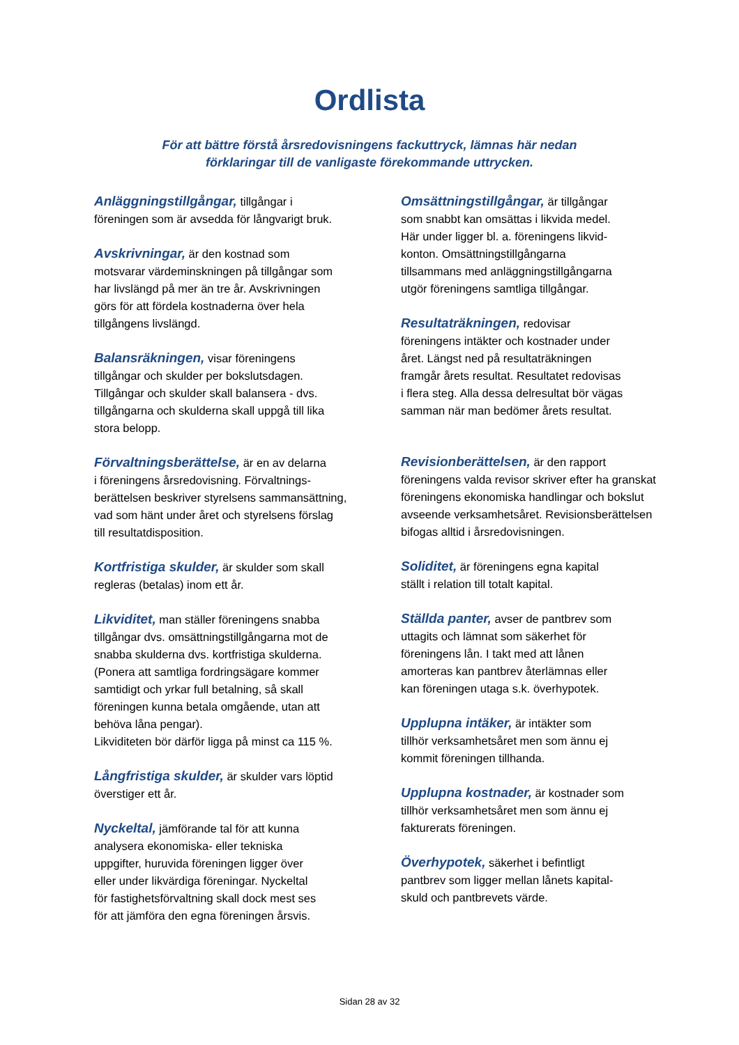Ordlista
För att bättre förstå årsredovisningens fackuttryck, lämnas här nedan förklaringar till de vanligaste förekommande uttrycken.
Anläggningstillgångar, tillgångar i
föreningen som är avsedda för långvarigt bruk.
Avskrivningar, är den kostnad som
motsvarar värdeminskningen på tillgångar som
har livslängd på mer än tre år. Avskrivningen
görs för att fördela kostnaderna över hela
tillgångens livslängd.
Balansräkningen, visar föreningens
tillgångar och skulder per bokslutsdagen.
Tillgångar och skulder skall balansera - dvs.
tillgångarna och skulderna skall uppgå till lika
stora belopp.
Förvaltningsberättelse, är en av delarna
i föreningens årsredovisning. Förvaltnings-
berättelsen beskriver styrelsens sammansättning,
vad som hänt under året och styrelsens förslag
till resultatdisposition.
Kortfristiga skulder, är skulder som skall
regleras (betalas) inom ett år.
Likviditet, man ställer föreningens snabba
tillgångar dvs. omsättningstillgångarna mot de
snabba skulderna dvs. kortfristiga skulderna.
(Ponera att samtliga fordringsägare kommer
samtidigt och yrkar full betalning, så skall
föreningen kunna betala omgående, utan att
behöva låna pengar).
Likviditeten bör därför ligga på minst ca 115 %.
Långfristiga skulder, är skulder vars löptid
överstiger ett år.
Nyckeltal, jämförande tal för att kunna
analysera ekonomiska- eller tekniska
uppgifter, huruvida föreningen ligger över
eller under likvärdiga föreningar. Nyckeltal
för fastighetsförvaltning skall dock mest ses
för att jämföra den egna föreningen årsvis.
Omsättningstillgångar, är tillgångar
som snabbt kan omsättas i likvida medel.
Här under ligger bl. a. föreningens likvid-
konton. Omsättningstillgångarna
tillsammans med anläggningstillgångarna
utgör föreningens samtliga tillgångar.
Resultaträkningen, redovisar
föreningens intäkter och kostnader under
året. Längst ned på resultaträkningen
framgår årets resultat. Resultatet redovisas
i flera steg. Alla dessa delresultat bör vägas
samman när man bedömer årets resultat.
Revisionberättelsen, är den rapport
föreningens valda revisor skriver efter ha granskat
föreningens ekonomiska handlingar och bokslut
avseende verksamhetsåret. Revisionsberättelsen
bifogas alltid i årsredovisningen.
Soliditet, är föreningens egna kapital
ställt i relation till totalt kapital.
Ställda panter, avser de pantbrev som
uttagits och lämnat som säkerhet för
föreningens lån. I takt med att lånen
amorteras kan pantbrev återlämnas eller
kan föreningen utaga s.k. överhypotek.
Upplupna intäker, är intäkter som
tillhör verksamhetsåret men som ännu ej
kommit föreningen tillhanda.
Upplupna kostnader, är kostnader som
tillhör verksamhetsåret men som ännu ej
fakturerats föreningen.
Överhypotek, säkerhet i befintligt
pantbrev som ligger mellan lånets kapital-
skuld och pantbrevets värde.
Sidan 28 av 32